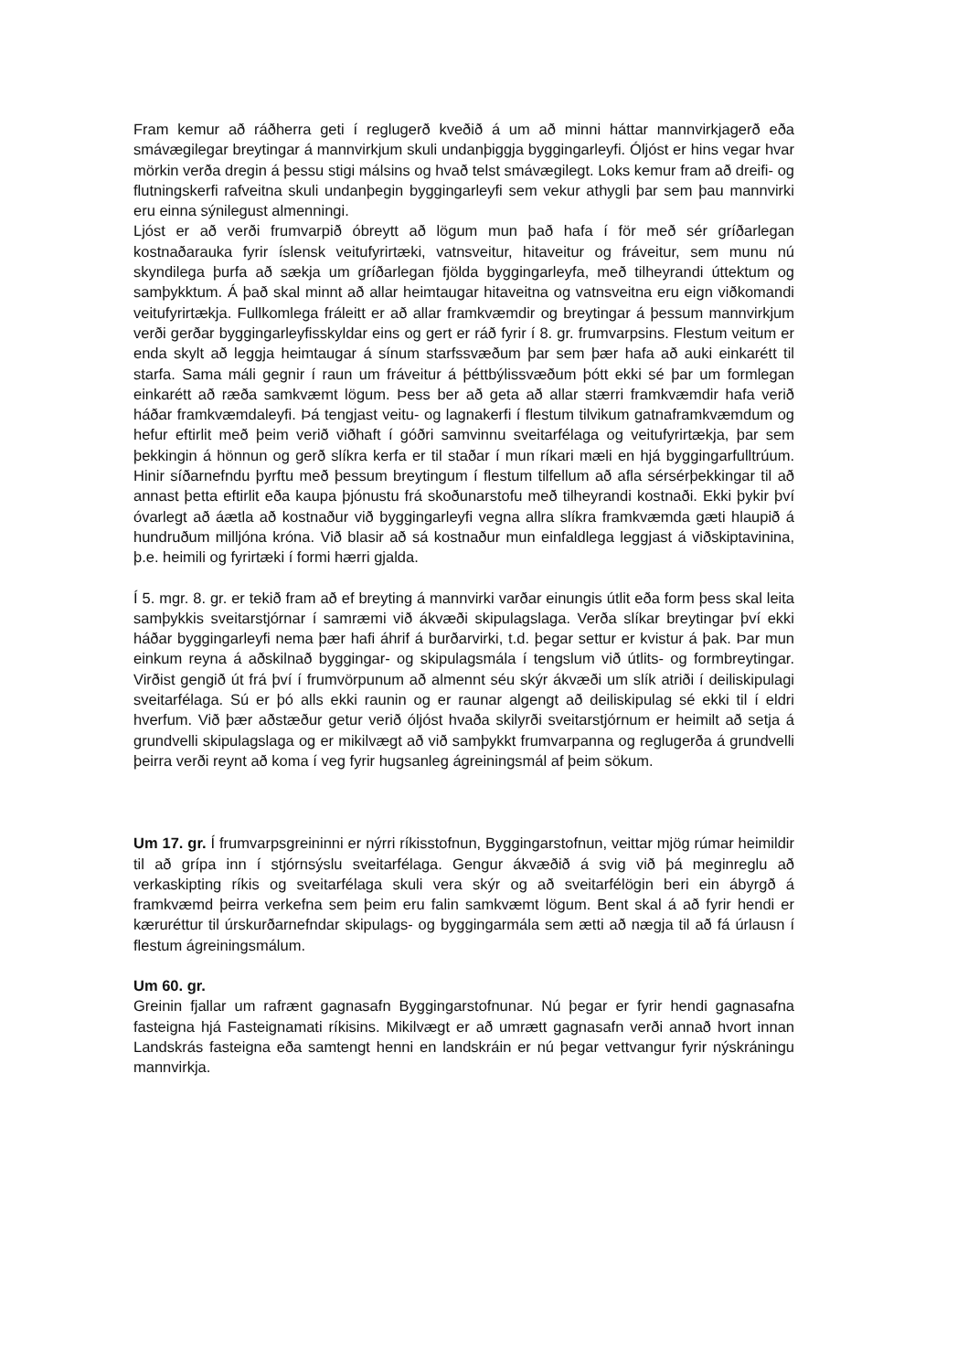Fram kemur að ráðherra geti í reglugerð kveðið á um að minni háttar mannvirkjagerð eða smávægilegar breytingar á mannvirkjum skuli undanþiggja byggingarleyfi. Óljóst er hins vegar hvar mörkin verða dregin á þessu stigi málsins og hvað telst smávægilegt. Loks kemur fram að dreifi- og flutningskerfi rafveitna skuli undanþegin byggingarleyfi sem vekur athygli þar sem þau mannvirki eru einna sýnilegust almenningi.
Ljóst er að verði frumvarpið óbreytt að lögum mun það hafa í för með sér gríðarlegan kostnaðarauka fyrir íslensk veitufyrirtæki, vatnsveitur, hitaveitur og fráveitur, sem munu nú skyndilega þurfa að sækja um gríðarlegan fjölda byggingarleyfa, með tilheyrandi úttektum og samþykktum. Á það skal minnt að allar heimtaugar hitaveitna og vatnsveitna eru eign viðkomandi veitufyrirtækja. Fullkomlega fráleitt er að allar framkvæmdir og breytingar á þessum mannvirkjum verði gerðar byggingarleyfisskyldar eins og gert er ráð fyrir í 8. gr. frumvarpsins. Flestum veitum er enda skylt að leggja heimtaugar á sínum starfssvæðum þar sem þær hafa að auki einkarétt til starfa. Sama máli gegnir í raun um fráveitur á þéttbýlissvæðum þótt ekki sé þar um formlegan einkarétt að ræða samkvæmt lögum. Þess ber að geta að allar stærri framkvæmdir hafa verið háðar framkvæmdaleyfi. Þá tengjast veitu- og lagnakerfi í flestum tilvikum gatnaframkvæmdum og hefur eftirlit með þeim verið viðhaft í góðri samvinnu sveitarfélaga og veitufyrirtækja, þar sem þekkingin á hönnun og gerð slíkra kerfa er til staðar í mun ríkari mæli en hjá byggingarfulltrúum. Hinir síðarnefndu þyrftu með þessum breytingum í flestum tilfellum að afla sérsérþekkingar til að annast þetta eftirlit eða kaupa þjónustu frá skoðunarstofu með tilheyrandi kostnaði. Ekki þykir því óvarlegt að áætla að kostnaður við byggingarleyfi vegna allra slíkra framkvæmda gæti hlaupið á hundruðum milljóna króna. Við blasir að sá kostnaður mun einfaldlega leggjast á viðskiptavinina, þ.e. heimili og fyrirtæki í formi hærri gjalda.
Í 5. mgr. 8. gr. er tekið fram að ef breyting á mannvirki varðar einungis útlit eða form þess skal leita samþykkis sveitarstjórnar í samræmi við ákvæði skipulagslaga. Verða slíkar breytingar því ekki háðar byggingarleyfi nema þær hafi áhrif á burðarvirki, t.d. þegar settur er kvistur á þak. Þar mun einkum reyna á aðskilnað byggingar- og skipulagsmála í tengslum við útlits- og formbreytingar. Virðist gengið út frá því í frumvörpunum að almennt séu skýr ákvæði um slík atriði í deiliskipulagi sveitarfélaga. Sú er þó alls ekki raunin og er raunar algengt að deiliskipulag sé ekki til í eldri hverfum. Við þær aðstæður getur verið óljóst hvaða skilyrði sveitarstjórnum er heimilt að setja á grundvelli skipulagslaga og er mikilvægt að við samþykkt frumvarpanna og reglugerða á grundvelli þeirra verði reynt að koma í veg fyrir hugsanleg ágreiningsmál af þeim sökum.
Um 17. gr. Í frumvarpsgreininni er nýrri ríkisstofnun, Byggingarstofnun, veittar mjög rúmar heimildir til að grípa inn í stjórnsýslu sveitarfélaga. Gengur ákvæðið á svig við þá meginreglu að verkaskipting ríkis og sveitarfélaga skuli vera skýr og að sveitarfélögin beri ein ábyrgð á framkvæmd þeirra verkefna sem þeim eru falin samkvæmt lögum. Bent skal á að fyrir hendi er kæruréttur til úrskurðarnefndar skipulags- og byggingarmála sem ætti að nægja til að fá úrlausn í flestum ágreiningsmálum.
Um 60. gr.
Greinin fjallar um rafrænt gagnasafn Byggingarstofnunar. Nú þegar er fyrir hendi gagnasafna fasteigna hjá Fasteignamati ríkisins. Mikilvægt er að umrætt gagnasafn verði annað hvort innan Landskrás fasteigna eða samtengt henni en landskráin er nú þegar vettvangur fyrir nýskráningu mannvirkja.